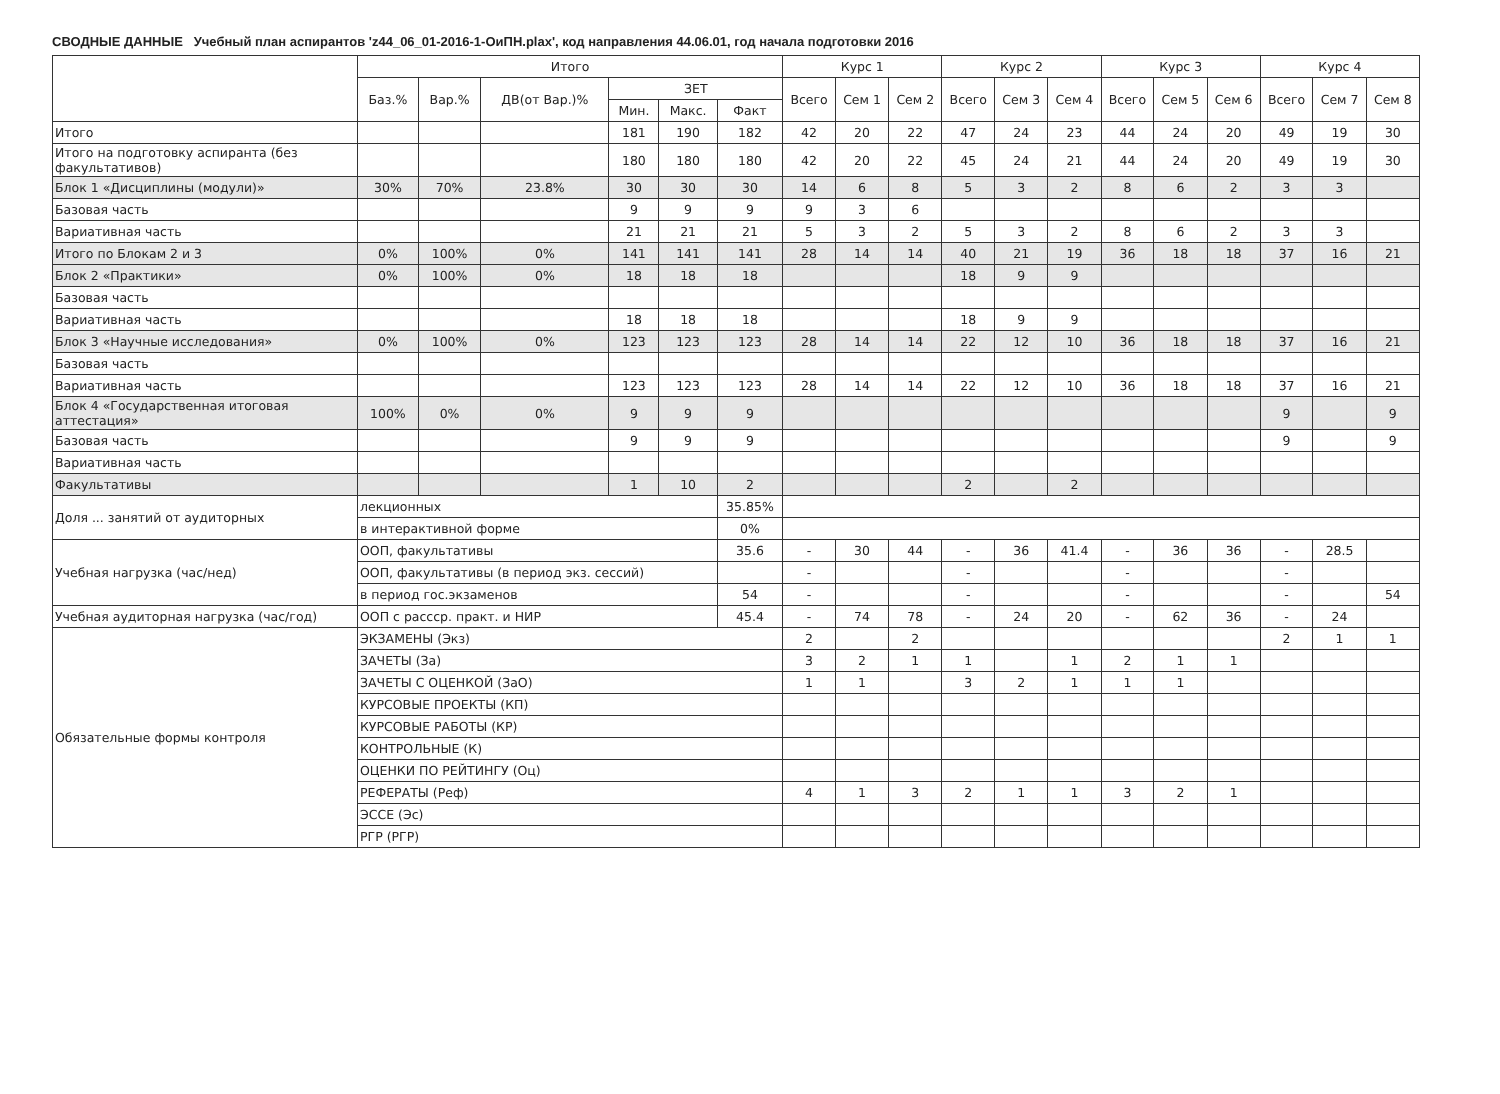СВОДНЫЕ ДАННЫЕ Учебный план аспирантов 'z44_06_01-2016-1-ОиПН.plax', код направления 44.06.01, год начала подготовки 2016
| | Итого | | | | | | Курс 1 | | | Курс 2 | | | Курс 3 | | | Курс 4 | | |
| --- | --- | --- | --- | --- | --- | --- | --- | --- | --- | --- | --- | --- | --- | --- | --- | --- | --- | --- |
| | Баз.% | Вар.% | ДВ(от Вар.)% | ЗЕТ | | | Всего | Сем 1 | Сем 2 | Всего | Сем 3 | Сем 4 | Всего | Сем 5 | Сем 6 | Всего | Сем 7 | Сем 8 |
| | | | | Мин. | Макс. | Факт | | | | | | | | | | | | |
| Итого | | | | 181 | 190 | 182 | 42 | 20 | 22 | 47 | 24 | 23 | 44 | 24 | 20 | 49 | 19 | 30 |
| Итого на подготовку аспиранта (без факультативов) | | | | 180 | 180 | 180 | 42 | 20 | 22 | 45 | 24 | 21 | 44 | 24 | 20 | 49 | 19 | 30 |
| Блок 1 «Дисциплины (модули)» | 30% | 70% | 23.8% | 30 | 30 | 30 | 14 | 6 | 8 | 5 | 3 | 2 | 8 | 6 | 2 | 3 | 3 | |
| Базовая часть | | | | 9 | 9 | 9 | 9 | 3 | 6 | | | | | | | | | |
| Вариативная часть | | | | 21 | 21 | 21 | 5 | 3 | 2 | 5 | 3 | 2 | 8 | 6 | 2 | 3 | 3 | |
| Итого по Блокам 2 и 3 | 0% | 100% | 0% | 141 | 141 | 141 | 28 | 14 | 14 | 40 | 21 | 19 | 36 | 18 | 18 | 37 | 16 | 21 |
| Блок 2 «Практики» | 0% | 100% | 0% | 18 | 18 | 18 | | | | 18 | 9 | 9 | | | | | | |
| Базовая часть | | | | | | | | | | | | | | | | | | |
| Вариативная часть | | | | 18 | 18 | 18 | | | | 18 | 9 | 9 | | | | | | |
| Блок 3 «Научные исследования» | 0% | 100% | 0% | 123 | 123 | 123 | 28 | 14 | 14 | 22 | 12 | 10 | 36 | 18 | 18 | 37 | 16 | 21 |
| Базовая часть | | | | | | | | | | | | | | | | | | |
| Вариативная часть | | | | 123 | 123 | 123 | 28 | 14 | 14 | 22 | 12 | 10 | 36 | 18 | 18 | 37 | 16 | 21 |
| Блок 4 «Государственная итоговая аттестация» | 100% | 0% | 0% | 9 | 9 | 9 | | | | | | | | | | 9 | | 9 |
| Базовая часть | | | | 9 | 9 | 9 | | | | | | | | | | 9 | | 9 |
| Вариативная часть | | | | | | | | | | | | | | | | | | |
| Факультативы | | | | 1 | 10 | 2 | | | | 2 | | 2 | | | | | | |
| Доля ... занятий от аудиторных | лекционных | | | | | 35.85% | | | | | | | | | | | | |
| | в интерактивной форме | | | | | 0% | | | | | | | | | | | | |
| Учебная нагрузка (час/нед) | ООП, факультативы | | | | | 35.6 | - | 30 | 44 | - | 36 | 41.4 | - | 36 | 36 | - | 28.5 | |
| | ООП, факультативы (в период экз. сессий) | | | | | | - | | | - | | | - | | | - | | |
| | в период гос.экзаменов | | | | | 54 | - | | | - | | | - | | | - | | 54 |
| Учебная аудиторная нагрузка (час/год) | ООП с рассср. практ. и НИР | | | | | 45.4 | - | 74 | 78 | - | 24 | 20 | - | 62 | 36 | - | 24 | |
| Обязательные формы контроля | ЭКЗАМЕНЫ (Экз) | | | | | | 2 | | 2 | | | | | | | 2 | 1 | 1 |
| | ЗАЧЕТЫ (За) | | | | | | 3 | 2 | 1 | 1 | | 1 | 2 | 1 | 1 | | | |
| | ЗАЧЕТЫ С ОЦЕНКОЙ (ЗаО) | | | | | | 1 | 1 | | 3 | 2 | 1 | 1 | 1 | | | | |
| | КУРСОВЫЕ ПРОЕКТЫ (КП) | | | | | | | | | | | | | | | | | |
| | КУРСОВЫЕ РАБОТЫ (КР) | | | | | | | | | | | | | | | | | |
| | КОНТРОЛЬНЫЕ (К) | | | | | | | | | | | | | | | | | |
| | ОЦЕНКИ ПО РЕЙТИНГУ (Оц) | | | | | | | | | | | | | | | | | |
| | РЕФЕРАТЫ (Реф) | | | | | | 4 | 1 | 3 | 2 | 1 | 1 | 3 | 2 | 1 | | | |
| | ЭССЕ (Эс) | | | | | | | | | | | | | | | | | |
| | РГР (РГР) | | | | | | | | | | | | | | | | | |